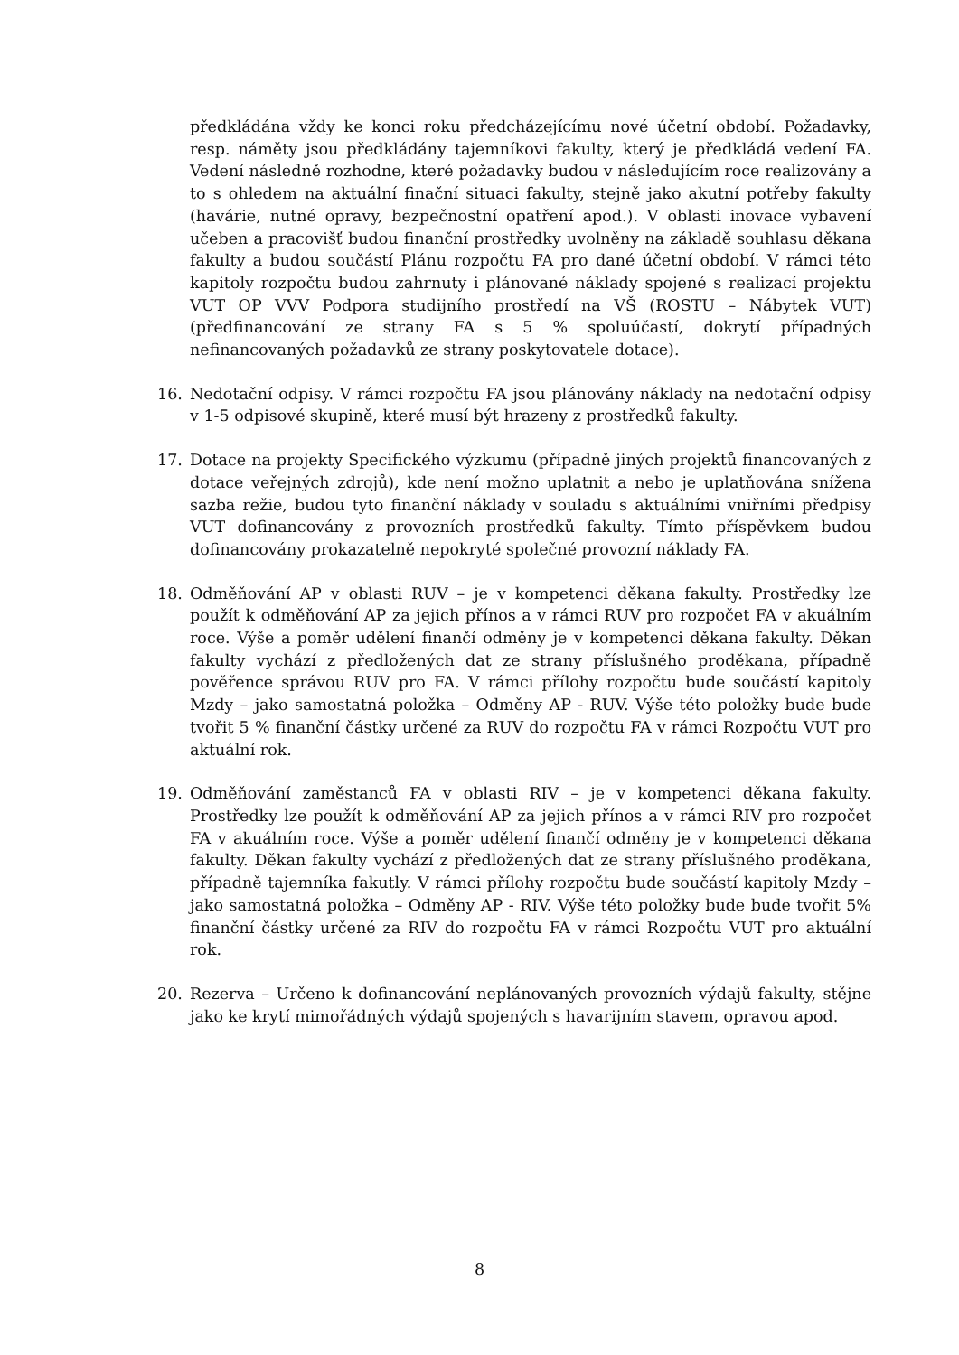předkládána vždy ke konci roku předcházejícímu nové účetní období. Požadavky, resp. náměty jsou předkládány tajemníkovi fakulty, který je předkládá vedení FA. Vedení následně rozhodne, které požadavky budou v následujícím roce realizovány a to s ohledem na aktuální finační situaci fakulty, stejně jako akutní potřeby fakulty (havárie, nutné opravy, bezpečnostní opatření apod.). V oblasti inovace vybavení učeben a pracovišť budou finanční prostředky uvolněny na základě souhlasu děkana fakulty a budou součástí Plánu rozpočtu FA pro dané účetní období. V rámci této kapitoly rozpočtu budou zahrnuty i plánované náklady spojené s realizací projektu VUT OP VVV Podpora studijního prostředí na VŠ (ROSTU – Nábytek VUT) (předfinancování ze strany FA s 5 % spoluúčastí, dokrytí případných nefinancovaných požadavků ze strany poskytovatele dotace).
16. Nedotační odpisy. V rámci rozpočtu FA jsou plánovány náklady na nedotační odpisy v 1-5 odpisové skupině, které musí být hrazeny z prostředků fakulty.
17. Dotace na projekty Specifického výzkumu (případně jiných projektů financovaných z dotace veřejných zdrojů), kde není možno uplatnit a nebo je uplatňována snížena sazba režie, budou tyto finanční náklady v souladu s aktuálními vniřními předpisy VUT dofinancovány z provozních prostředků fakulty. Tímto příspěvkem budou dofinancovány prokazatelně nepokryté společné provozní náklady FA.
18. Odměňování AP v oblasti RUV – je v kompetenci děkana fakulty. Prostředky lze použít k odměňování AP za jejich přínos a v rámci RUV pro rozpočet FA v akuálním roce. Výše a poměr udělení finančí odměny je v kompetenci děkana fakulty. Děkan fakulty vychází z předložených dat ze strany příslušného proděkana, případně pověřence správou RUV pro FA. V rámci přílohy rozpočtu bude součástí kapitoly Mzdy – jako samostatná položka – Odměny AP - RUV. Výše této položky bude bude tvořit 5 % finanční částky určené za RUV do rozpočtu FA v rámci Rozpočtu VUT pro aktuální rok.
19. Odměňování zaměstanců FA v oblasti RIV – je v kompetenci děkana fakulty. Prostředky lze použít k odměňování AP za jejich přínos a v rámci RIV pro rozpočet FA v akuálním roce. Výše a poměr udělení finančí odměny je v kompetenci děkana fakulty. Děkan fakulty vychází z předložených dat ze strany příslušného proděkana, případně tajemníka fakutly. V rámci přílohy rozpočtu bude součástí kapitoly Mzdy – jako samostatná položka – Odměny AP - RIV. Výše této položky bude bude tvořit 5% finanční částky určené za RIV do rozpočtu FA v rámci Rozpočtu VUT pro aktuální rok.
20. Rezerva – Určeno k dofinancování neplánovaných provozních výdajů fakulty, stějne jako ke krytí mimořádných výdajů spojených s havarijním stavem, opravou apod.
8